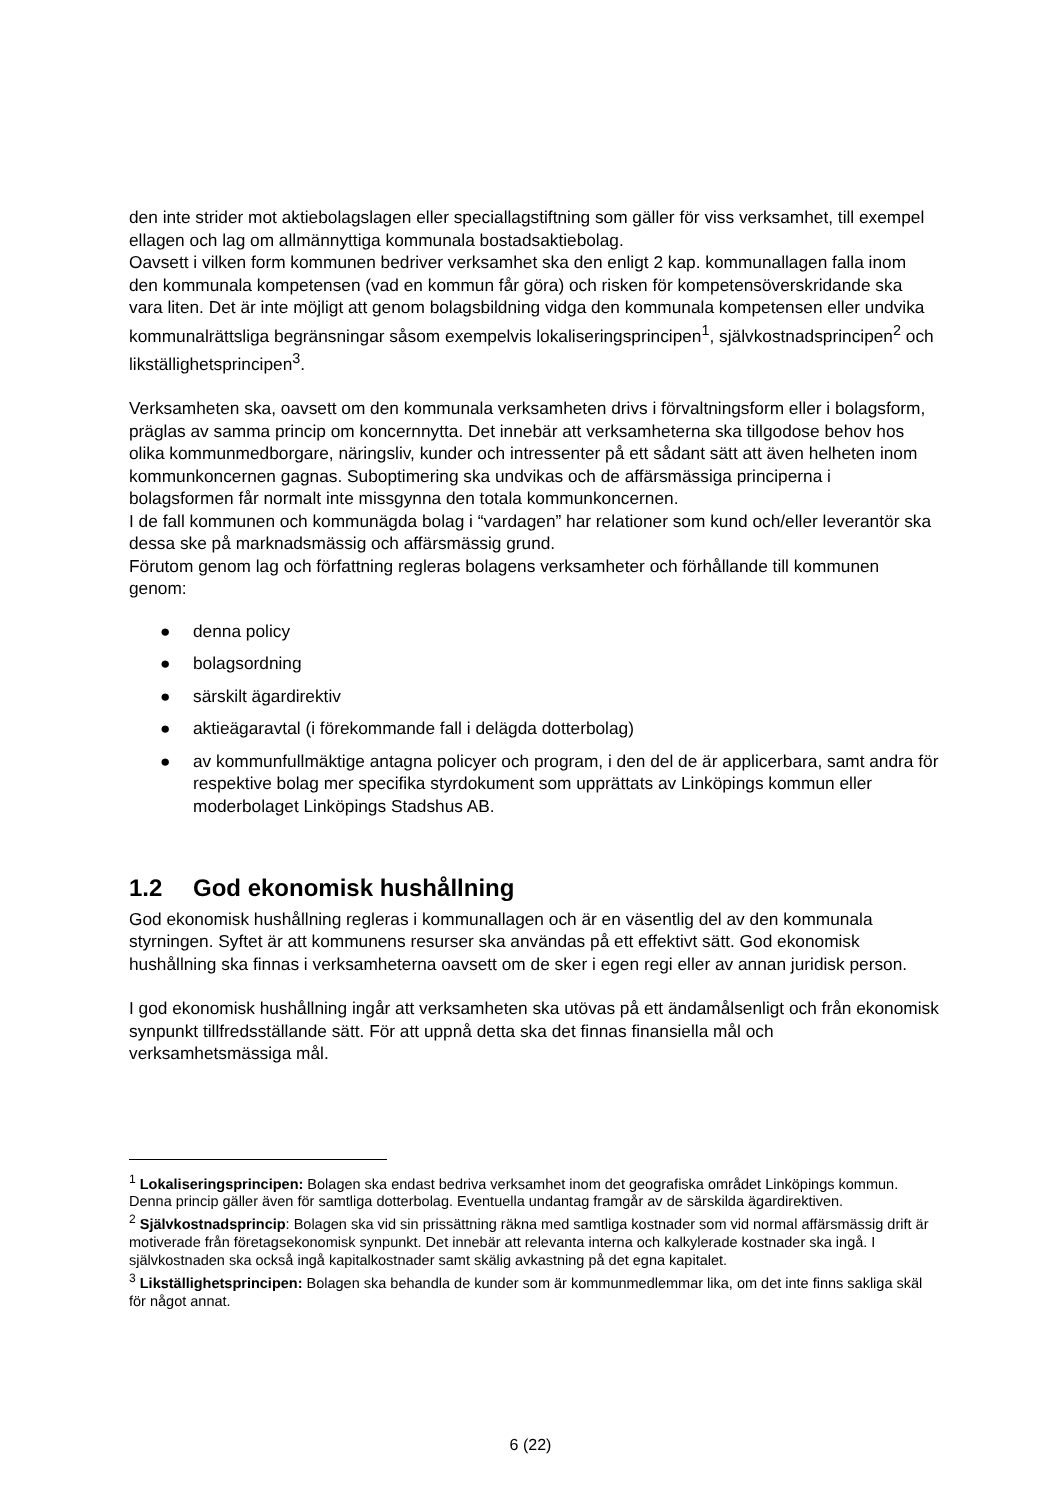den inte strider mot aktiebolagslagen eller speciallagstiftning som gäller för viss verksamhet, till exempel ellagen och lag om allmännyttiga kommunala bostadsaktiebolag.
Oavsett i vilken form kommunen bedriver verksamhet ska den enligt 2 kap. kommunallagen falla inom den kommunala kompetensen (vad en kommun får göra) och risken för kompetensöverskridande ska vara liten. Det är inte möjligt att genom bolagsbildning vidga den kommunala kompetensen eller undvika kommunalrättsliga begränsningar såsom exempelvis lokaliseringsprincipen<sup>1</sup>, självkostnadsprincipen<sup>2</sup> och likställighetsprincipen<sup>3</sup>.
Verksamheten ska, oavsett om den kommunala verksamheten drivs i förvaltningsform eller i bolagsform, präglas av samma princip om koncernnytta. Det innebär att verksamheterna ska tillgodose behov hos olika kommunmedborgare, näringsliv, kunder och intressenter på ett sådant sätt att även helheten inom kommunkoncernen gagnas. Suboptimering ska undvikas och de affärsmässiga principerna i bolagsformen får normalt inte missgynna den totala kommunkoncernen.
I de fall kommunen och kommunägda bolag i “vardagen” har relationer som kund och/eller leverantör ska dessa ske på marknadsmässig och affärsmässig grund.
Förutom genom lag och författning regleras bolagens verksamheter och förhållande till kommunen genom:
● denna policy
● bolagsordning
● särskilt ägardirektiv
● aktieägaravtal (i förekommande fall i delägda dotterbolag)
● av kommunfullmäktige antagna policyer och program, i den del de är applicerbara, samt andra för respektive bolag mer specifika styrdokument som upprättats av Linköpings kommun eller moderbolaget Linköpings Stadshus AB.
1.2 God ekonomisk hushållning
God ekonomisk hushållning regleras i kommunallagen och är en väsentlig del av den kommunala styrningen. Syftet är att kommunens resurser ska användas på ett effektivt sätt. God ekonomisk hushållning ska finnas i verksamheterna oavsett om de sker i egen regi eller av annan juridisk person.
I god ekonomisk hushållning ingår att verksamheten ska utövas på ett ändamålsenligt och från ekonomisk synpunkt tillfredsställande sätt. För att uppnå detta ska det finnas finansiella mål och verksamhetsmässiga mål.
<sup>1</sup> Lokaliseringsprincipen: Bolagen ska endast bedriva verksamhet inom det geografiska området Linköpings kommun. Denna princip gäller även för samtliga dotterbolag. Eventuella undantag framgår av de särskilda ägardirektiven.
<sup>2</sup> Självkostnadsprincip: Bolagen ska vid sin prissättning räkna med samtliga kostnader som vid normal affärsmässig drift är motiverade från företagsekonomisk synpunkt. Det innebär att relevanta interna och kalkylerade kostnader ska ingå. I självkostnaden ska också ingå kapitalkostnader samt skälig avkastning på det egna kapitalet.
<sup>3</sup> Likställighetsprincipen: Bolagen ska behandla de kunder som är kommunmedlemmar lika, om det inte finns sakliga skäl för något annat.
6 (22)